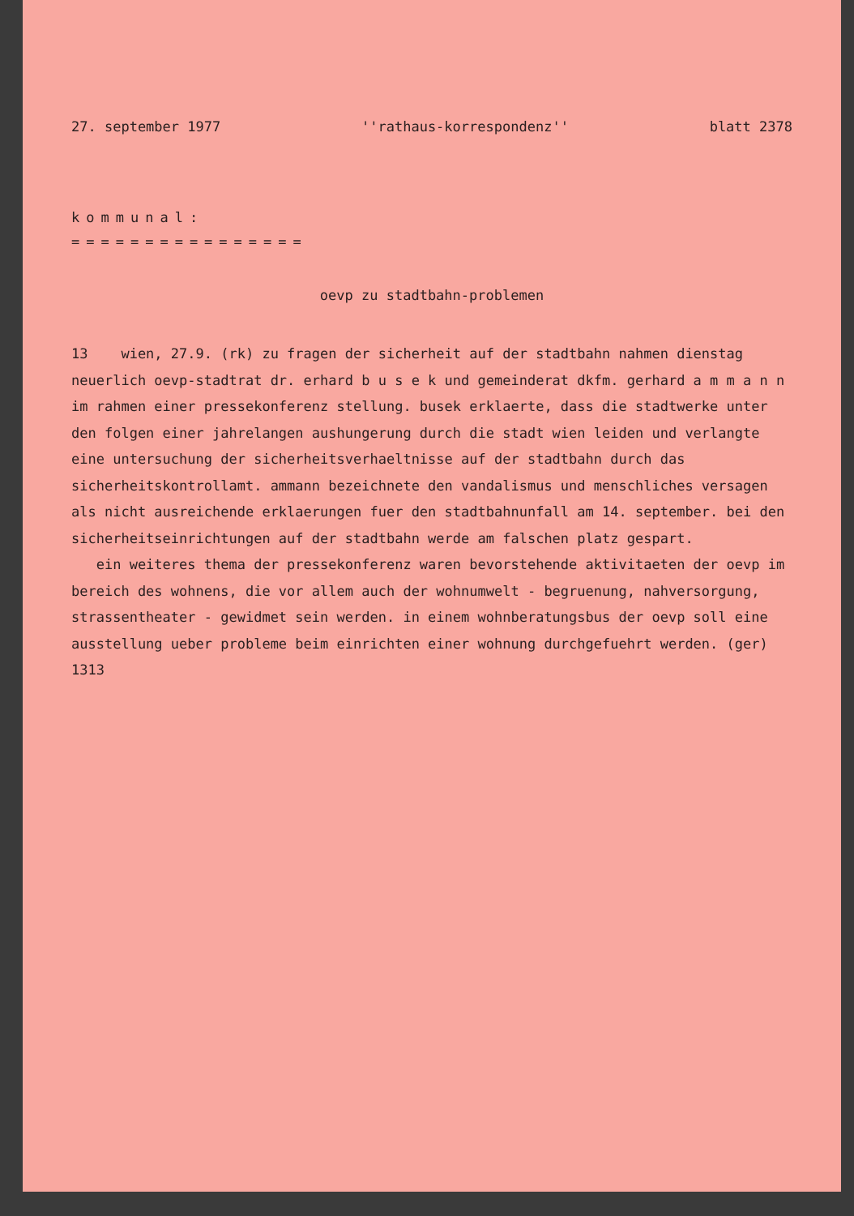27. september 1977 ''rathaus-korrespondenz'' blatt 2378
kommunal:
================
oevp zu stadtbahn-problemen
13 wien, 27.9. (rk) zu fragen der sicherheit auf der stadtbahn nahmen dienstag neuerlich oevp-stadtrat dr. erhard b u s e k und gemeinderat dkfm. gerhard a m m a n n im rahmen einer pressekonferenz stellung. busek erklaerte, dass die stadtwerke unter den folgen einer jahrelangen aushungerung durch die stadt wien leiden und verlangte eine untersuchung der sicherheitsverhaeltnisse auf der stadtbahn durch das sicherheitskontrollamt. ammann bezeichnete den vandalismus und menschliches versagen als nicht ausreichende erklaerungen fuer den stadtbahnunfall am 14. september. bei den sicherheitseinrichtungen auf der stadtbahn werde am falschen platz gespart.
ein weiteres thema der pressekonferenz waren bevorstehende aktivitaeten der oevp im bereich des wohnens, die vor allem auch der wohnumwelt - begruenung, nahversorgung, strassentheater - gewidmet sein werden. in einem wohnberatungsbus der oevp soll eine ausstellung ueber probleme beim einrichten einer wohnung durchgefuehrt werden. (ger)
1313